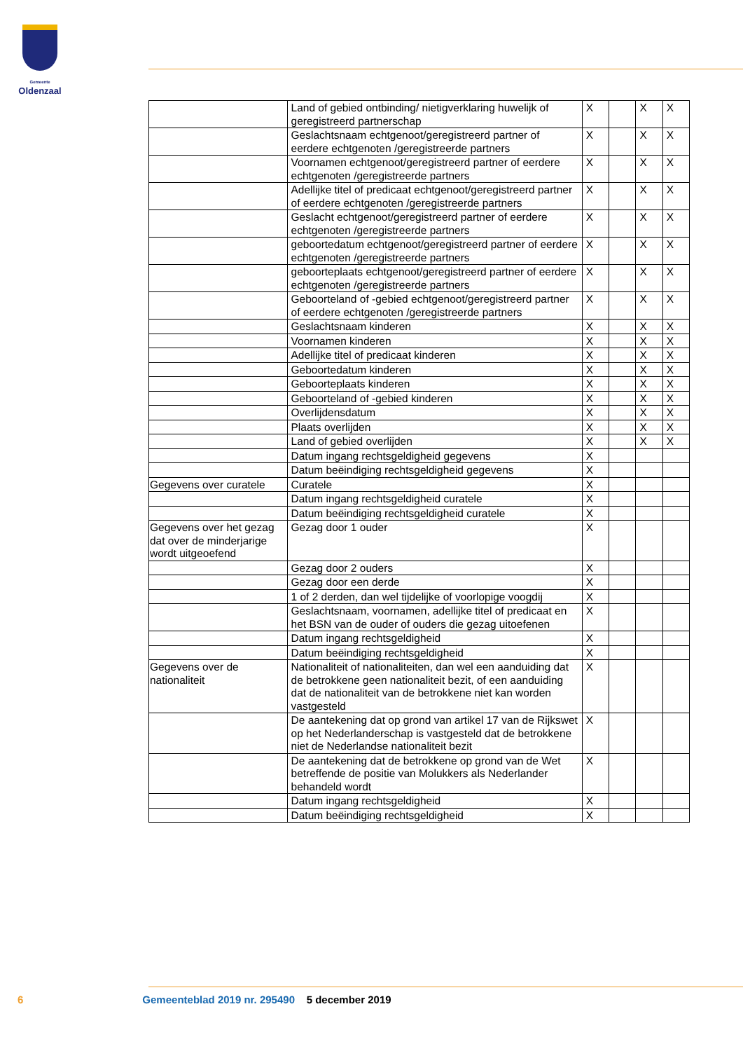Gemeente
Oldenzaal
| | Land of gebied ontbinding/ nietigverklaring huwelijk of geregistreerd partnerschap | X | | X | X |
| | Geslachtsnaam echtgenoot/geregistreerd partner of eerdere echtgenoten /geregistreerde partners | X | | X | X |
| | Voornamen echtgenoot/geregistreerd partner of eerdere echtgenoten /geregistreerde partners | X | | X | X |
| | Adellijke titel of predicaat echtgenoot/geregistreerd partner of eerdere echtgenoten /geregistreerde partners | X | | X | X |
| | Geslacht echtgenoot/geregistreerd partner of eerdere echtgenoten /geregistreerde partners | X | | X | X |
| | geboortedatum echtgenoot/geregistreerd partner of eerdere echtgenoten /geregistreerde partners | X | | X | X |
| | geboorteplaats echtgenoot/geregistreerd partner of eerdere echtgenoten /geregistreerde partners | X | | X | X |
| | Geboorteland of -gebied echtgenoot/geregistreerd partner of eerdere echtgenoten /geregistreerde partners | X | | X | X |
| | Geslachtsnaam kinderen | X | | X | X |
| | Voornamen kinderen | X | | X | X |
| | Adellijke titel of predicaat kinderen | X | | X | X |
| | Geboortedatum kinderen | X | | X | X |
| | Geboorteplaats kinderen | X | | X | X |
| | Geboorteland of -gebied kinderen | X | | X | X |
| | Overlijdensdatum | X | | X | X |
| | Plaats overlijden | X | | X | X |
| | Land of gebied overlijden | X | | X | X |
| | Datum ingang rechtsgeldigheid gegevens | X | | | |
| | Datum beëindiging rechtsgeldigheid gegevens | X | | | |
| Gegevens over curatele | Curatele | X | | | |
| | Datum ingang rechtsgeldigheid curatele | X | | | |
| | Datum beëindiging rechtsgeldigheid curatele | X | | | |
| Gegevens over het gezag dat over de minderjarige wordt uitgeoefend | Gezag door 1 ouder | X | | | |
| | Gezag door 2 ouders | X | | | |
| | Gezag door een derde | X | | | |
| | 1 of 2 derden, dan wel tijdelijke of voorlopige voogdij | X | | | |
| | Geslachtsnaam, voornamen, adellijke titel of predicaat en het BSN van de ouder of ouders die gezag uitoefenen | X | | | |
| | Datum ingang rechtsgeldigheid | X | | | |
| | Datum beëindiging rechtsgeldigheid | X | | | |
| Gegevens over de nationaliteit | Nationaliteit of nationaliteiten, dan wel een aanduiding dat de betrokkene geen nationaliteit bezit, of een aanduiding dat de nationaliteit van de betrokkene niet kan worden vastgesteld | X | | | |
| | De aantekening dat op grond van artikel 17 van de Rijkswet op het Nederlanderschap is vastgesteld dat de betrokkene niet de Nederlandse nationaliteit bezit | X | | | |
| | De aantekening dat de betrokkene op grond van de Wet betreffende de positie van Molukkers als Nederlander behandeld wordt | X | | | |
| | Datum ingang rechtsgeldigheid | X | | | |
| | Datum beëindiging rechtsgeldigheid | X | | | |
6 Gemeenteblad 2019 nr. 295490 5 december 2019